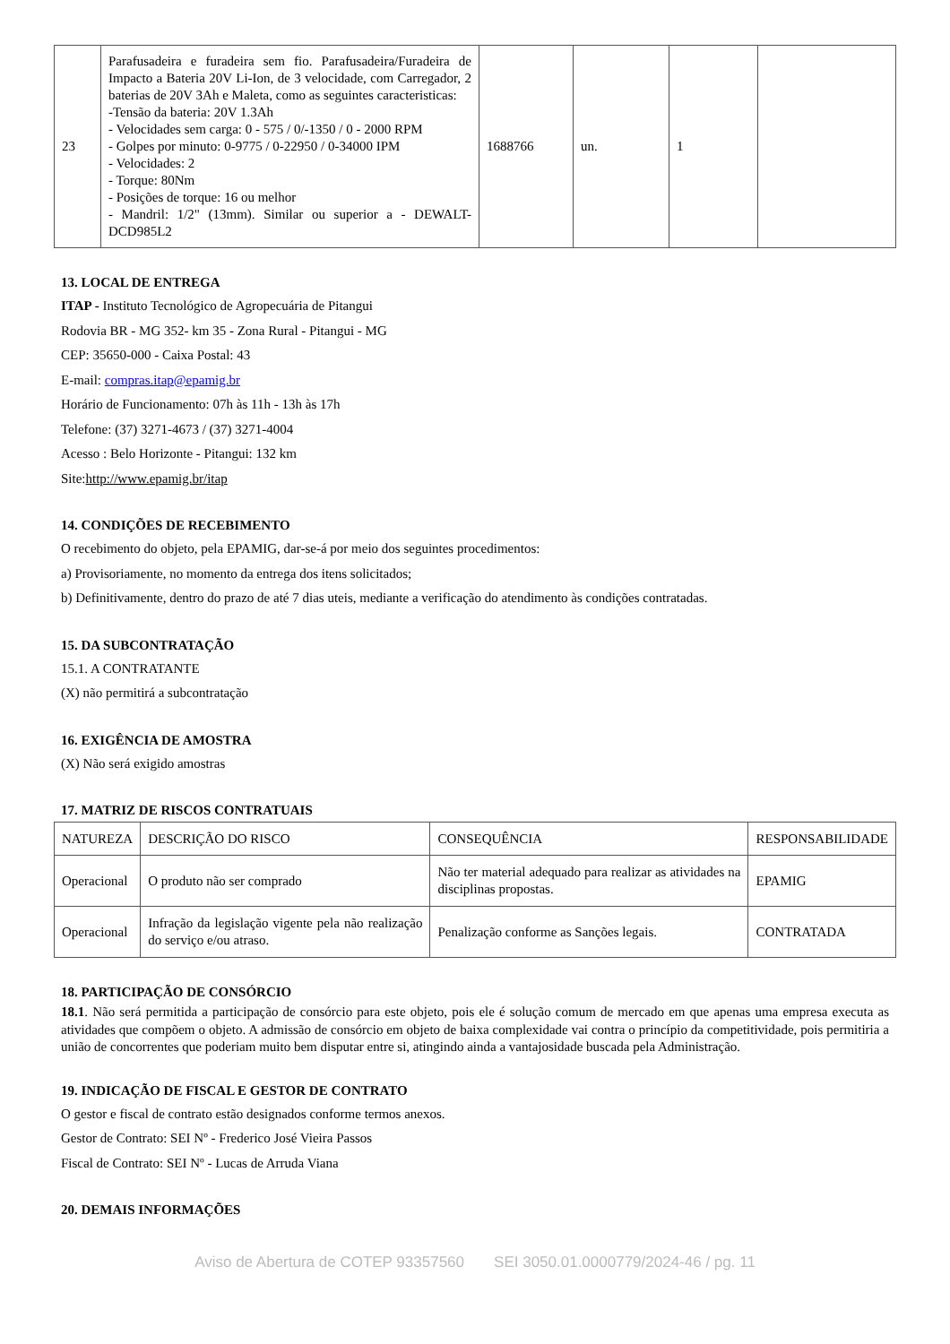| 23 | Parafusadeira e furadeira sem fio. Parafusadeira/Furadeira de Impacto a Bateria 20V Li-Ion, de 3 velocidade, com Carregador, 2 baterias de 20V 3Ah e Maleta, como as seguintes caracteristicas: -Tensão da bateria: 20V 1.3Ah - Velocidades sem carga: 0 - 575 / 0/-1350 / 0 - 2000 RPM - Golpes por minuto: 0-9775 / 0-22950 / 0-34000 IPM - Velocidades: 2 - Torque: 80Nm - Posições de torque: 16 ou melhor - Mandril: 1/2" (13mm). Similar ou superior a - DEWALT-DCD985L2 | 1688766 | un. | 1 | |
13. LOCAL DE ENTREGA
ITAP - Instituto Tecnológico de Agropecuária de Pitangui
Rodovia BR - MG 352- km 35 - Zona Rural - Pitangui - MG
CEP: 35650-000 - Caixa Postal: 43
E-mail: compras.itap@epamig.br
Horário de Funcionamento: 07h às 11h - 13h às 17h
Telefone: (37) 3271-4673 / (37) 3271-4004
Acesso : Belo Horizonte - Pitangui: 132 km
Site:http://www.epamig.br/itap
14. CONDIÇÕES DE RECEBIMENTO
O recebimento do objeto, pela EPAMIG, dar-se-á por meio dos seguintes procedimentos:
a) Provisoriamente, no momento da entrega dos itens solicitados;
b) Definitivamente, dentro do prazo de até 7 dias uteis, mediante a verificação do atendimento às condições contratadas.
15. DA SUBCONTRATAÇÃO
15.1. A CONTRATANTE
(X) não permitirá a subcontratação
16. EXIGÊNCIA DE AMOSTRA
(X) Não será exigido amostras
17. MATRIZ DE RISCOS CONTRATUAIS
| NATUREZA | DESCRIÇÃO DO RISCO | CONSEQUÊNCIA | RESPONSABILIDADE |
| Operacional | O produto não ser comprado | Não ter material adequado para realizar as atividades na disciplinas propostas. | EPAMIG |
| Operacional | Infração da legislação vigente pela não realização do serviço e/ou atraso. | Penalização conforme as Sanções legais. | CONTRATADA |
18. PARTICIPAÇÃO DE CONSÓRCIO
18.1. Não será permitida a participação de consórcio para este objeto, pois ele é solução comum de mercado em que apenas uma empresa executa as atividades que compõem o objeto. A admissão de consórcio em objeto de baixa complexidade vai contra o princípio da competitividade, pois permitiria a união de concorrentes que poderiam muito bem disputar entre si, atingindo ainda a vantajosidade buscada pela Administração.
19. INDICAÇÃO DE FISCAL E GESTOR DE CONTRATO
O gestor e fiscal de contrato estão designados conforme termos anexos.
Gestor de Contrato: SEI Nº - Frederico José Vieira Passos
Fiscal de Contrato: SEI Nº - Lucas de Arruda Viana
20. DEMAIS INFORMAÇÕES
Aviso de Abertura de COTEP 93357560 SEI 3050.01.0000779/2024-46 / pg. 11